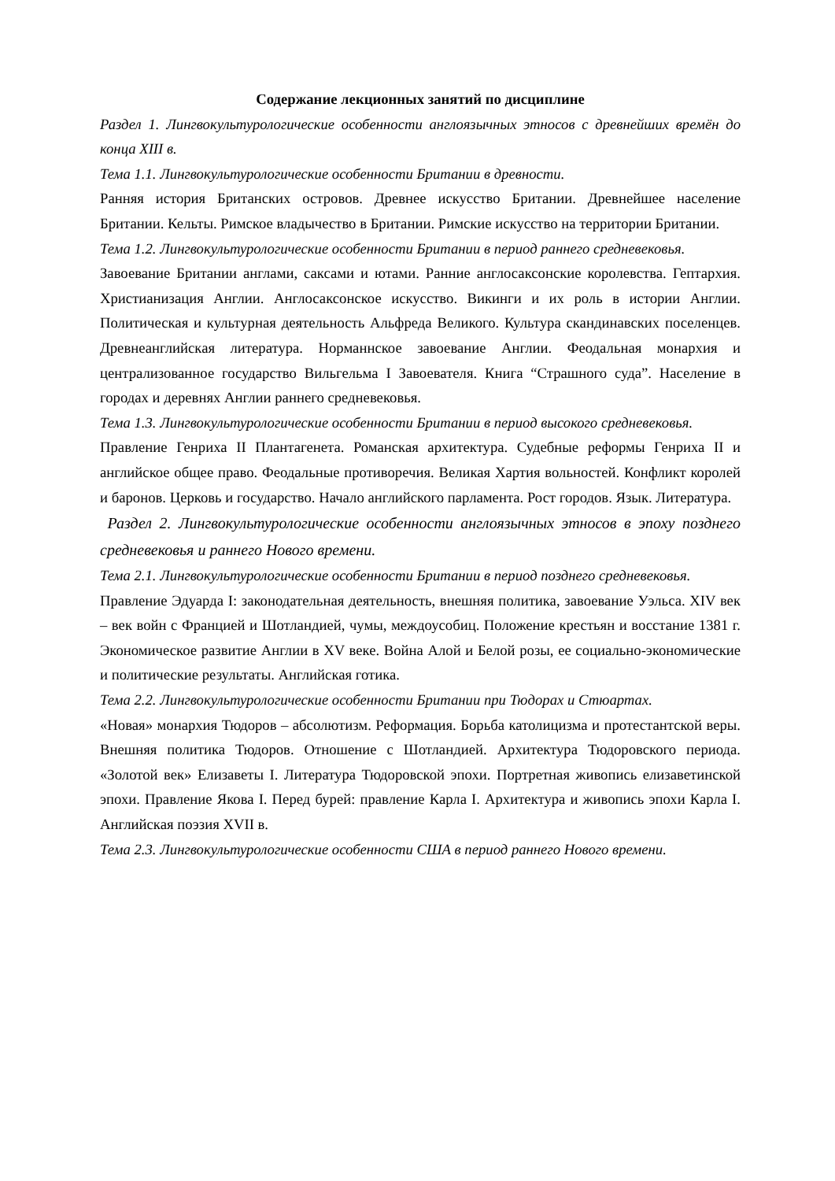Содержание лекционных занятий по дисциплине
Раздел 1. Лингвокультурологические особенности англоязычных этносов с древнейших времён до конца XIII в.
Тема 1.1. Лингвокультурологические особенности Британии в древности.
Ранняя история Британских островов. Древнее искусство Британии. Древнейшее население Британии. Кельты. Римское владычество в Британии. Римские искусство на территории Британии.
Тема 1.2. Лингвокультурологические особенности Британии в период раннего средневековья.
Завоевание Британии англами, саксами и ютами. Ранние англосаксонские королевства. Гептархия. Христианизация Англии. Англосаксонское искусство. Викинги и их роль в истории Англии. Политическая и культурная деятельность Альфреда Великого. Культура скандинавских поселенцев. Древнеанглийская литература. Норманнское завоевание Англии. Феодальная монархия и централизованное государство Вильгельма I Завоевателя. Книга “Страшного суда”. Население в городах и деревнях Англии раннего средневековья.
Тема 1.3. Лингвокультурологические особенности Британии в период высокого средневековья.
Правление Генриха II Плантагенета. Романская архитектура. Судебные реформы Генриха II и английское общее право. Феодальные противоречия. Великая Хартия вольностей. Конфликт королей и баронов. Церковь и государство. Начало английского парламента. Рост городов. Язык. Литература.
Раздел 2. Лингвокультурологические особенности англоязычных этносов в эпоху позднего средневековья и раннего Нового времени.
Тема 2.1. Лингвокультурологические особенности Британии в период позднего средневековья.
Правление Эдуарда I: законодательная деятельность, внешняя политика, завоевание Уэльса. XIV век – век войн с Францией и Шотландией, чумы, междоусобиц. Положение крестьян и восстание 1381 г. Экономическое развитие Англии в XV веке. Война Алой и Белой розы, ее социально-экономические и политические результаты. Английская готика.
Тема 2.2. Лингвокультурологические особенности Британии при Тюдорах и Стюартах.
«Новая» монархия Тюдоров – абсолютизм. Реформация. Борьба католицизма и протестантской веры. Внешняя политика Тюдоров. Отношение с Шотландией. Архитектура Тюдоровского периода. «Золотой век» Елизаветы I. Литература Тюдоровской эпохи. Портретная живопись елизаветинской эпохи. Правление Якова I. Перед бурей: правление Карла I. Архитектура и живопись эпохи Карла I. Английская поэзия XVII в.
Тема 2.3. Лингвокультурологические особенности США в период раннего Нового времени.